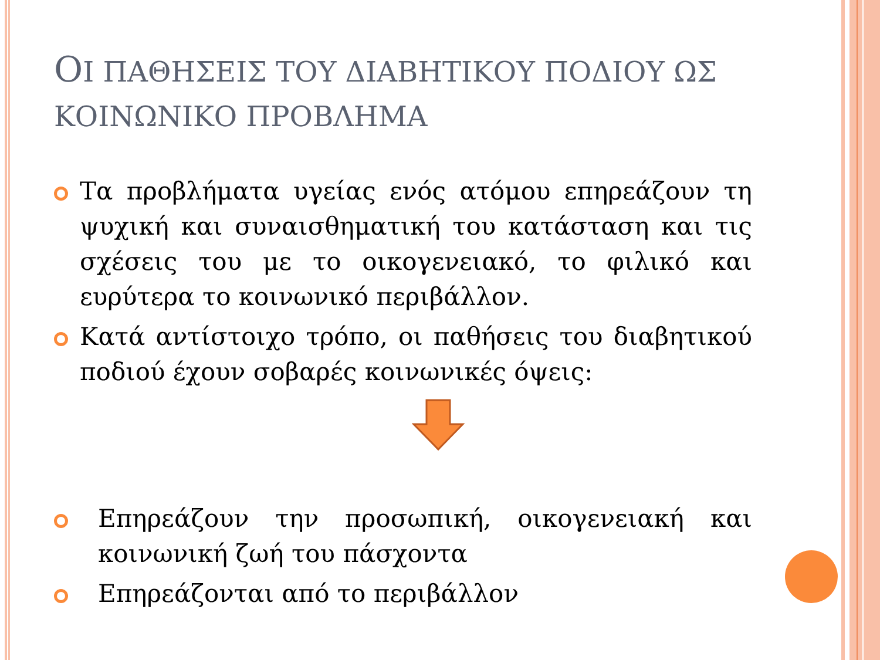ΟΙ ΠΑΘΗΣΕΙΣ ΤΟΥ ΔΙΑΒΗΤΙΚΟΥ ΠΟΔΙΟΥ ΩΣ ΚΟΙΝΩΝΙΚΟ ΠΡΟΒΛΗΜΑ
Τα προβλήματα υγείας ενός ατόμου επηρεάζουν τη ψυχική και συναισθηματική του κατάσταση και τις σχέσεις του με το οικογενειακό, το φιλικό και ευρύτερα το κοινωνικό περιβάλλον.
Κατά αντίστοιχο τρόπο, οι παθήσεις του διαβητικού ποδιού έχουν σοβαρές κοινωνικές όψεις:
Επηρεάζουν την προσωπική, οικογενειακή και κοινωνική ζωή του πάσχοντα
Επηρεάζονται από το περιβάλλον